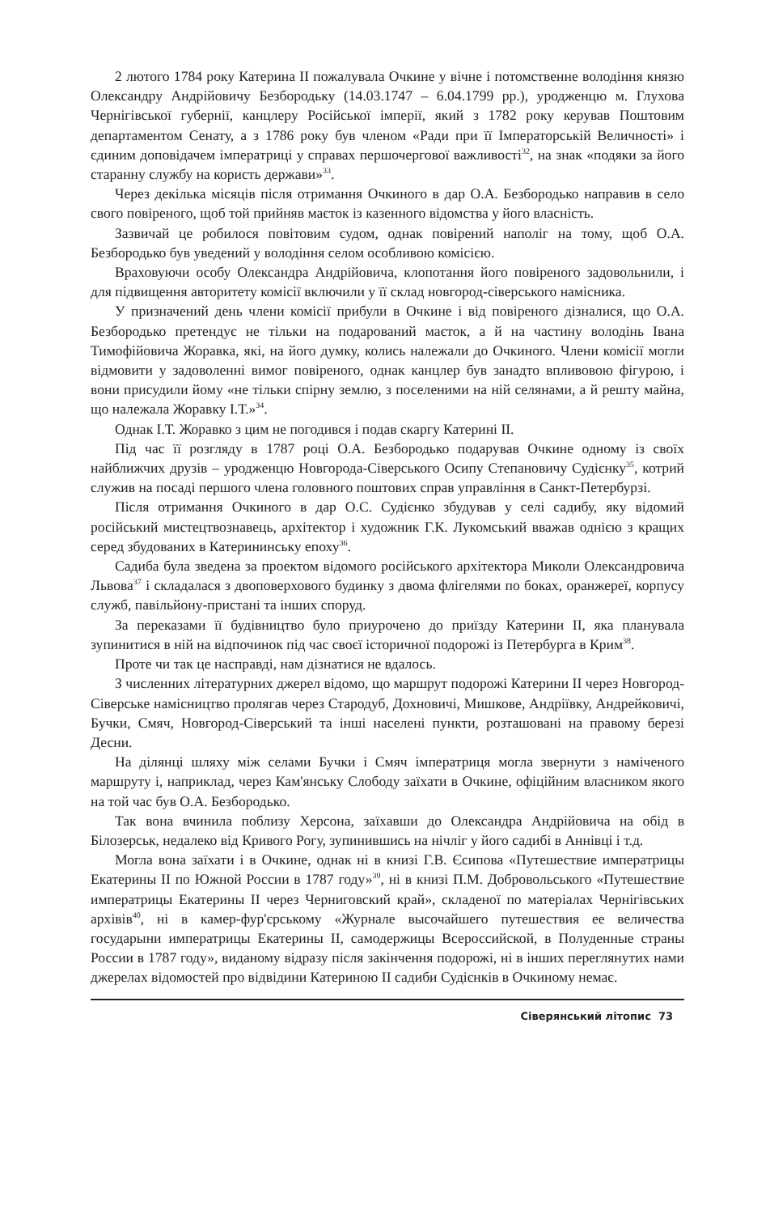2 лютого 1784 року Катерина II пожалувала Очкине у вічне і потомственне володіння князю Олександру Андрійовичу Безбородьку (14.03.1747 – 6.04.1799 рр.), уродженцю м. Глухова Чернігівської губернії, канцлеру Російської імперії, який з 1782 року керував Поштовим департаментом Сенату, а з 1786 року був членом «Ради при її Імператорській Величності» і єдиним доповідачем імператриці у справах першочергової важливості<sup>32</sup>, на знак «подяки за його старанну службу на користь держави»<sup>33</sup>.
Через декілька місяців після отримання Очкиного в дар О.А. Безбородько направив в село свого повіреного, щоб той прийняв маєток із казенного відомства у його власність.
Зазвичай це робилося повітовим судом, однак повірений наполіг на тому, щоб О.А. Безбородько був уведений у володіння селом особливою комісією.
Враховуючи особу Олександра Андрійовича, клопотання його повіреного задовольнили, і для підвищення авторитету комісії включили у її склад новгород-сіверського намісника.
У призначений день члени комісії прибули в Очкине і від повіреного дізналися, що О.А. Безбородько претендує не тільки на подарований маєток, а й на частину володінь Івана Тимофійовича Жоравка, які, на його думку, колись належали до Очкиного. Члени комісії могли відмовити у задоволенні вимог повіреного, однак канцлер був занадто впливовою фігурою, і вони присудили йому «не тільки спірну землю, з поселеними на ній селянами, а й решту майна, що належала Жоравку І.Т.»<sup>34</sup>.
Однак І.Т. Жоравко з цим не погодився і подав скаргу Катерині II.
Під час її розгляду в 1787 році О.А. Безбородько подарував Очкине одному із своїх найближчих друзів – уродженцю Новгорода-Сіверського Осипу Степановичу Судієнку<sup>35</sup>, котрий служив на посаді першого члена головного поштових справ управління в Санкт-Петербурзі.
Після отримання Очкиного в дар О.С. Судієнко збудував у селі садибу, яку відомий російський мистецтвознавець, архітектор і художник Г.К. Лукомський вважав однією з кращих серед збудованих в Катерининську епоху<sup>36</sup>.
Садиба була зведена за проектом відомого російського архітектора Миколи Олександровича Львова<sup>37</sup> і складалася з двоповерхового будинку з двома флігелями по боках, оранжереї, корпусу служб, павільйону-пристані та інших споруд.
За переказами її будівництво було приурочено до приїзду Катерини II, яка планувала зупинитися в ній на відпочинок під час своєї історичної подорожі із Петербурга в Крим<sup>38</sup>.
Проте чи так це насправді, нам дізнатися не вдалось.
З численних літературних джерел відомо, що маршрут подорожі Катерини II через Новгород-Сіверське намісництво пролягав через Стародуб, Дохновичі, Мишкове, Андріївку, Андрейковичі, Бучки, Смяч, Новгород-Сіверський та інші населені пункти, розташовані на правому березі Десни.
На ділянці шляху між селами Бучки і Смяч імператриця могла звернути з наміченого маршруту і, наприклад, через Кам'янську Слободу заїхати в Очкине, офіційним власником якого на той час був О.А. Безбородько.
Так вона вчинила поблизу Херсона, заїхавши до Олександра Андрійовича на обід в Білозерськ, недалеко від Кривого Рогу, зупинившись на нічліг у його садибі в Аннівці і т.д.
Могла вона заїхати і в Очкине, однак ні в книзі Г.В. Єсипова «Путешествие императрицы Екатерины II по Южной России в 1787 году»<sup>39</sup>, ні в книзі П.М. Добровольського «Путешествие императрицы Екатерины II через Черниговский край», складеної по матеріалах Чернігівських архівів<sup>40</sup>, ні в камер-фур'єрському «Журнале высочайшего путешествия ее величества государыни императрицы Екатерины II, самодержицы Всероссийской, в Полуденные страны России в 1787 году», виданому відразу після закінчення подорожі, ні в інших переглянутих нами джерелах відомостей про відвідини Катериною II садиби Судієнків в Очкиному немає.
Сіверянський літопис 73